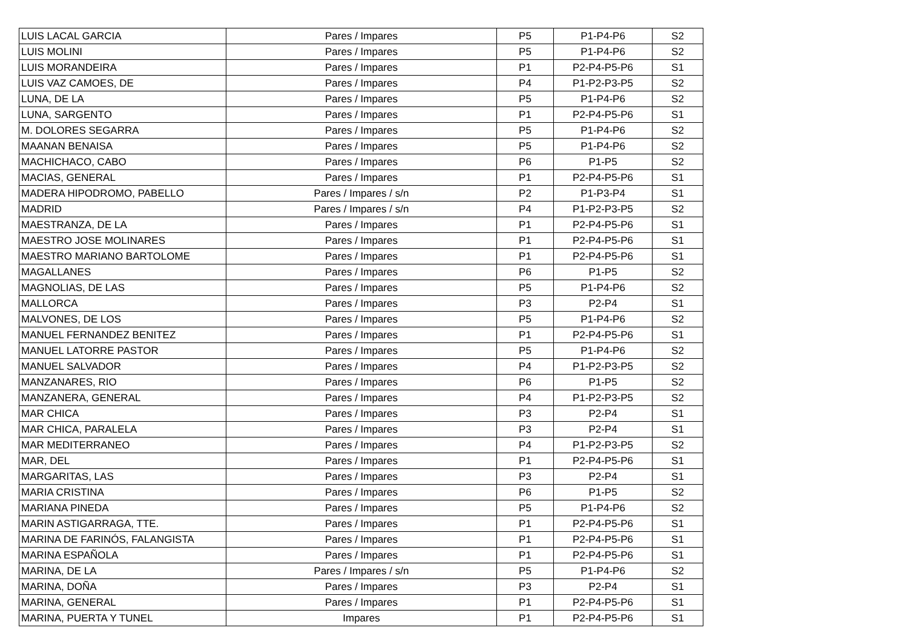| LUIS LACAL GARCIA | Pares / Impares | P5 | P1-P4-P6 | S2 |
| LUIS MOLINI | Pares / Impares | P5 | P1-P4-P6 | S2 |
| LUIS MORANDEIRA | Pares / Impares | P1 | P2-P4-P5-P6 | S1 |
| LUIS VAZ CAMOES, DE | Pares / Impares | P4 | P1-P2-P3-P5 | S2 |
| LUNA, DE LA | Pares / Impares | P5 | P1-P4-P6 | S2 |
| LUNA, SARGENTO | Pares / Impares | P1 | P2-P4-P5-P6 | S1 |
| M. DOLORES SEGARRA | Pares / Impares | P5 | P1-P4-P6 | S2 |
| MAANAN BENAISA | Pares / Impares | P5 | P1-P4-P6 | S2 |
| MACHICHACO, CABO | Pares / Impares | P6 | P1-P5 | S2 |
| MACIAS, GENERAL | Pares / Impares | P1 | P2-P4-P5-P6 | S1 |
| MADERA HIPODROMO, PABELLO | Pares / Impares / s/n | P2 | P1-P3-P4 | S1 |
| MADRID | Pares / Impares / s/n | P4 | P1-P2-P3-P5 | S2 |
| MAESTRANZA, DE LA | Pares / Impares | P1 | P2-P4-P5-P6 | S1 |
| MAESTRO JOSE MOLINARES | Pares / Impares | P1 | P2-P4-P5-P6 | S1 |
| MAESTRO MARIANO BARTOLOME | Pares / Impares | P1 | P2-P4-P5-P6 | S1 |
| MAGALLANES | Pares / Impares | P6 | P1-P5 | S2 |
| MAGNOLIAS, DE LAS | Pares / Impares | P5 | P1-P4-P6 | S2 |
| MALLORCA | Pares / Impares | P3 | P2-P4 | S1 |
| MALVONES, DE LOS | Pares / Impares | P5 | P1-P4-P6 | S2 |
| MANUEL FERNANDEZ BENITEZ | Pares / Impares | P1 | P2-P4-P5-P6 | S1 |
| MANUEL LATORRE PASTOR | Pares / Impares | P5 | P1-P4-P6 | S2 |
| MANUEL SALVADOR | Pares / Impares | P4 | P1-P2-P3-P5 | S2 |
| MANZANARES, RIO | Pares / Impares | P6 | P1-P5 | S2 |
| MANZANERA, GENERAL | Pares / Impares | P4 | P1-P2-P3-P5 | S2 |
| MAR CHICA | Pares / Impares | P3 | P2-P4 | S1 |
| MAR CHICA, PARALELA | Pares / Impares | P3 | P2-P4 | S1 |
| MAR MEDITERRANEO | Pares / Impares | P4 | P1-P2-P3-P5 | S2 |
| MAR, DEL | Pares / Impares | P1 | P2-P4-P5-P6 | S1 |
| MARGARITAS, LAS | Pares / Impares | P3 | P2-P4 | S1 |
| MARIA CRISTINA | Pares / Impares | P6 | P1-P5 | S2 |
| MARIANA PINEDA | Pares / Impares | P5 | P1-P4-P6 | S2 |
| MARIN ASTIGARRAGA, TTE. | Pares / Impares | P1 | P2-P4-P5-P6 | S1 |
| MARINA DE FARINÓS, FALANGISTA | Pares / Impares | P1 | P2-P4-P5-P6 | S1 |
| MARINA ESPAÑOLA | Pares / Impares | P1 | P2-P4-P5-P6 | S1 |
| MARINA, DE LA | Pares / Impares / s/n | P5 | P1-P4-P6 | S2 |
| MARINA, DOÑA | Pares / Impares | P3 | P2-P4 | S1 |
| MARINA, GENERAL | Pares / Impares | P1 | P2-P4-P5-P6 | S1 |
| MARINA, PUERTA Y TUNEL | Impares | P1 | P2-P4-P5-P6 | S1 |